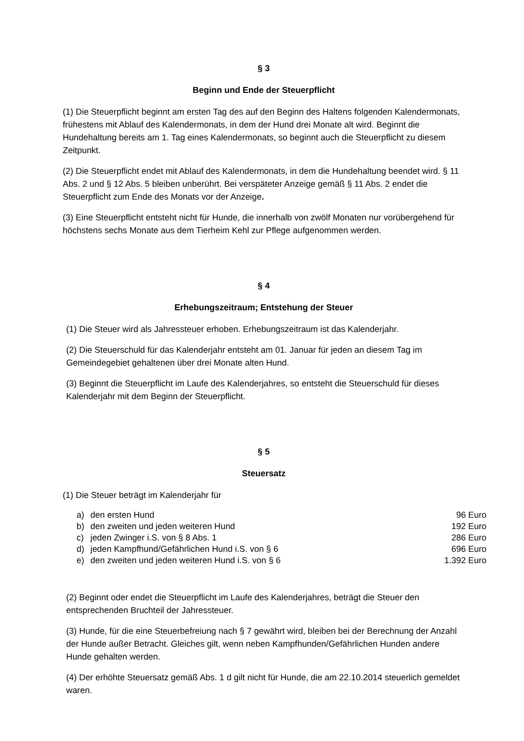§ 3
Beginn und Ende der Steuerpflicht
(1) Die Steuerpflicht beginnt am ersten Tag des auf den Beginn des Haltens folgenden Kalendermonats, frühestens mit Ablauf des Kalendermonats, in dem der Hund drei Monate alt wird. Beginnt die Hundehaltung bereits am 1. Tag eines Kalendermonats, so beginnt auch die Steuerpflicht zu diesem Zeitpunkt.
(2) Die Steuerpflicht endet mit Ablauf des Kalendermonats, in dem die Hundehaltung beendet wird. § 11 Abs. 2 und § 12 Abs. 5 bleiben unberührt. Bei verspäteter Anzeige gemäß § 11 Abs. 2 endet die Steuerpflicht zum Ende des Monats vor der Anzeige.
(3) Eine Steuerpflicht entsteht nicht für Hunde, die innerhalb von zwölf Monaten nur vorübergehend für höchstens sechs Monate aus dem Tierheim Kehl zur Pflege aufgenommen werden.
§ 4
Erhebungszeitraum; Entstehung der Steuer
(1) Die Steuer wird als Jahressteuer erhoben. Erhebungszeitraum ist das Kalenderjahr.
(2) Die Steuerschuld für das Kalenderjahr entsteht am 01. Januar für jeden an diesem Tag im Gemeindegebiet gehaltenen über drei Monate alten Hund.
(3) Beginnt die Steuerpflicht im Laufe des Kalenderjahres, so entsteht die Steuerschuld für dieses Kalenderjahr mit dem Beginn der Steuerpflicht.
§ 5
Steuersatz
(1) Die Steuer beträgt im Kalenderjahr für
| a) | den ersten Hund | 96 Euro |
| b) | den zweiten und jeden weiteren Hund | 192 Euro |
| c) | jeden Zwinger i.S. von § 8 Abs. 1 | 286 Euro |
| d) | jeden Kampfhund/Gefährlichen Hund i.S. von § 6 | 696 Euro |
| e) | den zweiten und jeden weiteren Hund i.S. von § 6 | 1.392 Euro |
(2) Beginnt oder endet die Steuerpflicht im Laufe des Kalenderjahres, beträgt die Steuer den entsprechenden Bruchteil der Jahressteuer.
(3) Hunde, für die eine Steuerbefreiung nach § 7 gewährt wird, bleiben bei der Berechnung der Anzahl der Hunde außer Betracht. Gleiches gilt, wenn neben Kampfhunden/Gefährlichen Hunden andere Hunde gehalten werden.
(4) Der erhöhte Steuersatz gemäß Abs. 1 d gilt nicht für Hunde, die am 22.10.2014 steuerlich gemeldet waren.